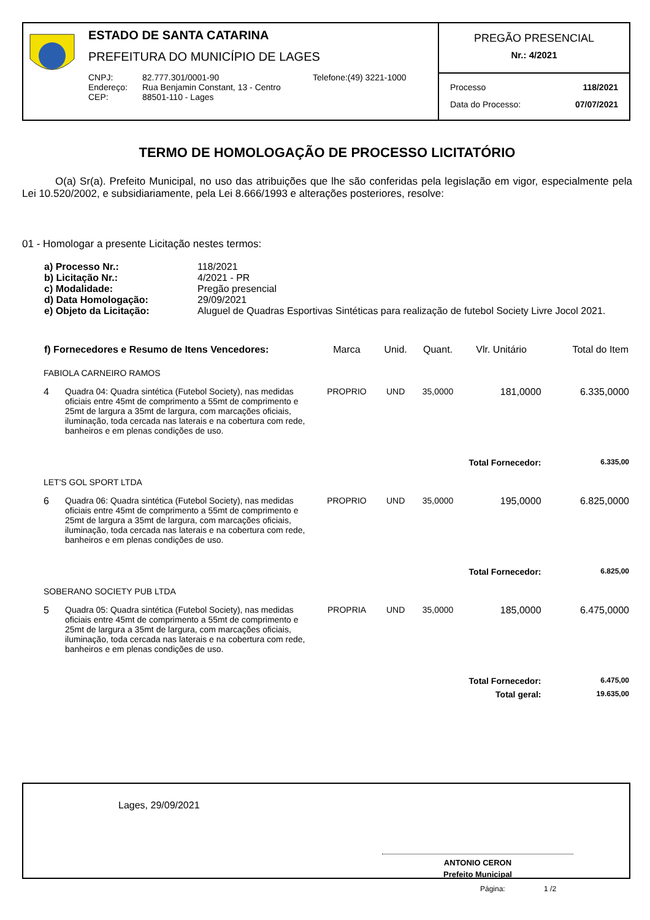ESTADO DE SANTA CATARINA
PREFEITURA DO MUNICÍPIO DE LAGES
| CNPJ: | 82.777.301/0001-90 | Telefone:(49) 3221-1000 |
| Endereço: | Rua Benjamin Constant, 13 - Centro | |
| CEP: | 88501-110 - Lages | |
PREGÃO PRESENCIAL
Nr.: 4/2021
| Processo | 118/2021 |
| Data do Processo: | 07/07/2021 |
TERMO DE HOMOLOGAÇÃO DE PROCESSO LICITATÓRIO
O(a) Sr(a). Prefeito Municipal, no uso das atribuições que lhe são conferidas pela legislação em vigor, especialmente pela Lei 10.520/2002, e subsidiariamente, pela Lei 8.666/1993 e alterações posteriores, resolve:
01 - Homologar a presente Licitação nestes termos:
| a) Processo Nr.: | 118/2021 |
| b) Licitação Nr.: | 4/2021 - PR |
| c) Modalidade: | Pregão presencial |
| d) Data Homologação: | 29/09/2021 |
| e) Objeto da Licitação: | Aluguel de Quadras Esportivas Sintéticas para realização de futebol Society Livre Jocol 2021. |
| f) Fornecedores e Resumo de Itens Vencedores: | | Marca | Unid. | Quant. | Vlr. Unitário | Total do Item |
| --- | --- | --- | --- | --- | --- | --- |
| FABIOLA CARNEIRO RAMOS | | | | | | |
| 4 | Quadra 04: Quadra sintética (Futebol Society), nas medidas oficiais entre 45mt de comprimento a 55mt de comprimento e 25mt de largura a 35mt de largura, com marcações oficiais, iluminação, toda cercada nas laterais e na cobertura com rede, banheiros e em plenas condições de uso. | PROPRIO | UND | 35,0000 | 181,0000 | 6.335,0000 |
| Total Fornecedor: | | | | | | 6.335,00 |
| LET'S GOL SPORT LTDA | | | | | | |
| 6 | Quadra 06: Quadra sintética (Futebol Society), nas medidas oficiais entre 45mt de comprimento a 55mt de comprimento e 25mt de largura a 35mt de largura, com marcações oficiais, iluminação, toda cercada nas laterais e na cobertura com rede, banheiros e em plenas condições de uso. | PROPRIO | UND | 35,0000 | 195,0000 | 6.825,0000 |
| Total Fornecedor: | | | | | | 6.825,00 |
| SOBERANO SOCIETY PUB LTDA | | | | | | |
| 5 | Quadra 05: Quadra sintética (Futebol Society), nas medidas oficiais entre 45mt de comprimento a 55mt de comprimento e 25mt de largura a 35mt de largura, com marcações oficiais, iluminação, toda cercada nas laterais e na cobertura com rede, banheiros e em plenas condições de uso. | PROPRIA | UND | 35,0000 | 185,0000 | 6.475,0000 |
| Total Fornecedor: | | | | | | 6.475,00 |
| Total geral: | | | | | | 19.635,00 |
Lages, 29/09/2021
ANTONIO CERON
Prefeito Municipal
Página: 1 /2